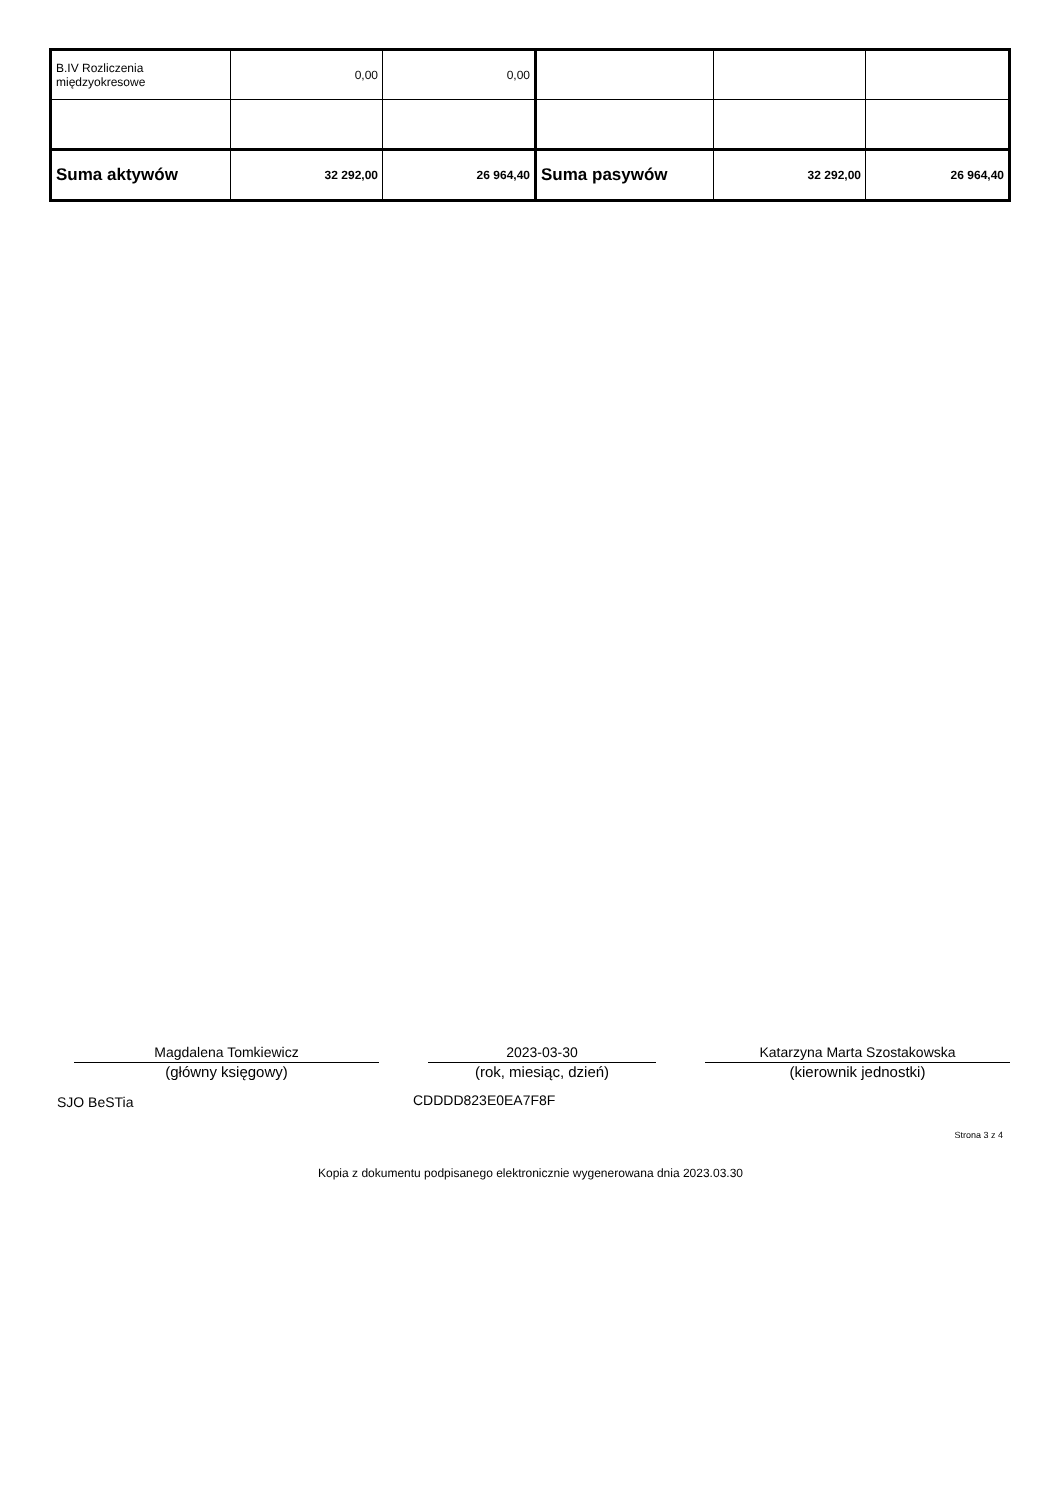| B.IV Rozliczenia międzyokresowe | 0,00 | 0,00 | | | |
| Suma aktywów | 32 292,00 | 26 964,40 | Suma pasywów | 32 292,00 | 26 964,40 |
Magdalena Tomkiewicz
(główny księgowy)
2023-03-30
(rok, miesiąc, dzień)
Katarzyna Marta Szostakowska
(kierownik jednostki)
SJO BeSTia CDDDD823E0EA7F8F
Strona 3 z 4
Kopia z dokumentu podpisanego elektronicznie wygenerowana dnia 2023.03.30